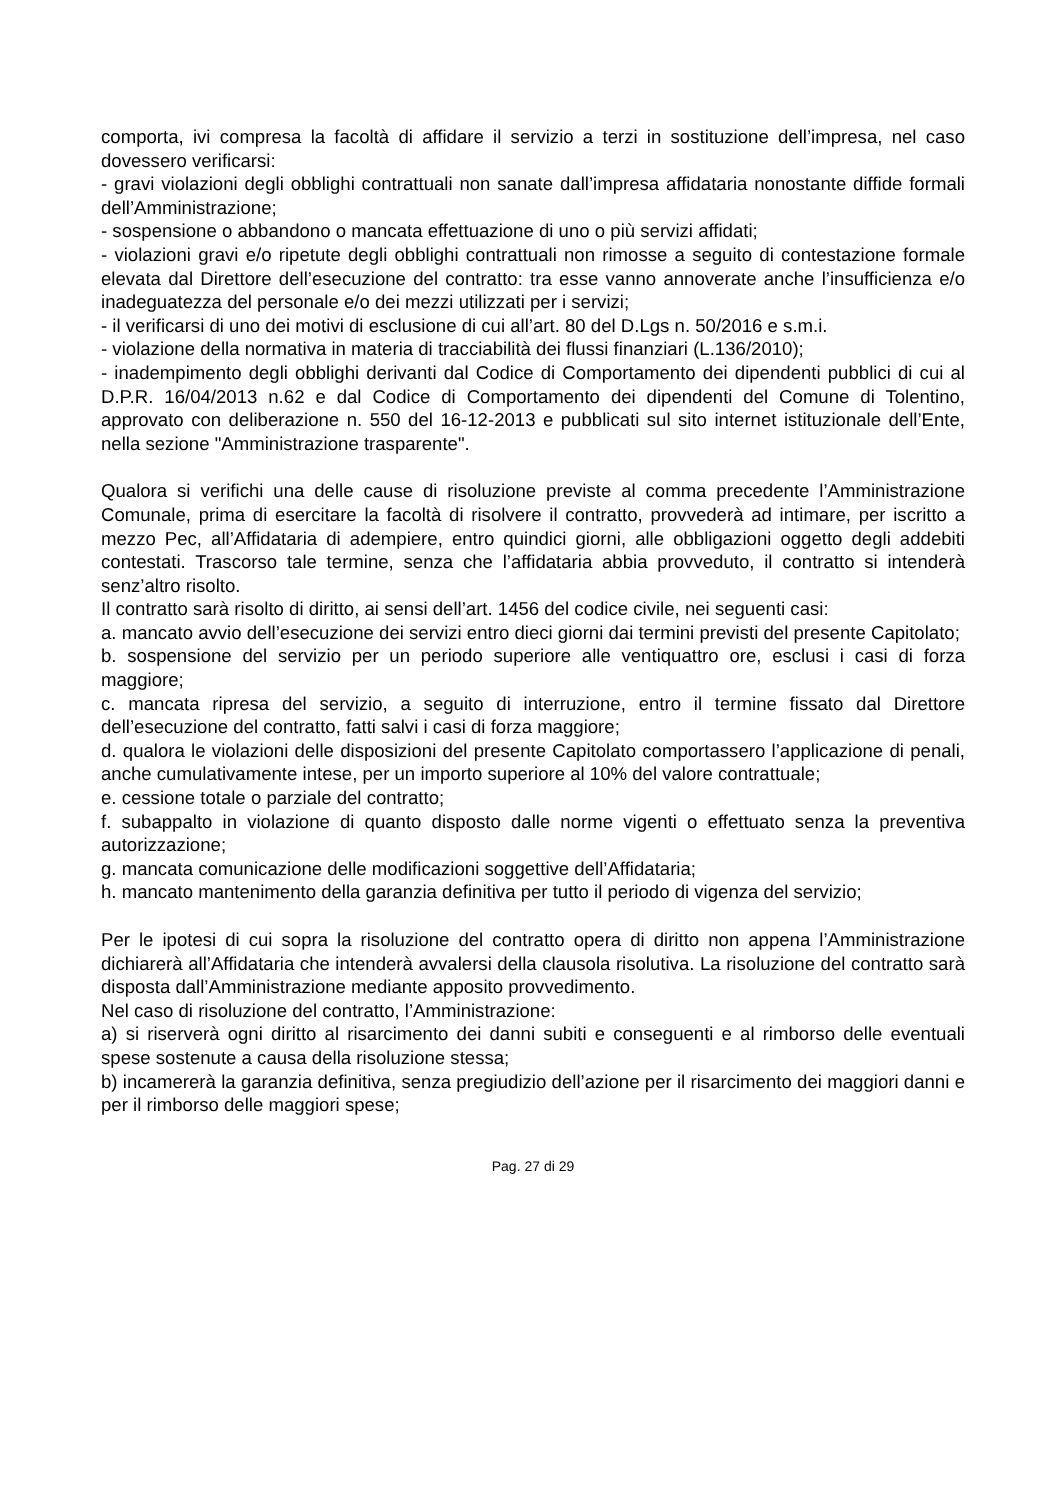comporta, ivi compresa la facoltà di affidare il servizio a terzi in sostituzione dell’impresa, nel caso dovessero verificarsi:
- gravi violazioni degli obblighi contrattuali non sanate dall’impresa affidataria nonostante diffide formali dell’Amministrazione;
- sospensione o abbandono o mancata effettuazione di uno o più servizi affidati;
- violazioni gravi e/o ripetute degli obblighi contrattuali non rimosse a seguito di contestazione formale elevata dal Direttore dell’esecuzione del contratto: tra esse vanno annoverate anche l’insufficienza e/o inadeguatezza del personale e/o dei mezzi utilizzati per i servizi;
- il verificarsi di uno dei motivi di esclusione di cui all’art. 80 del D.Lgs n. 50/2016 e s.m.i.
- violazione della normativa in materia di tracciabilità dei flussi finanziari (L.136/2010);
- inadempimento degli obblighi derivanti dal Codice di Comportamento dei dipendenti pubblici di cui al D.P.R. 16/04/2013 n.62 e dal Codice di Comportamento dei dipendenti del Comune di Tolentino, approvato con deliberazione n. 550 del 16-12-2013 e pubblicati sul sito internet istituzionale dell’Ente, nella sezione "Amministrazione trasparente".
Qualora si verifichi una delle cause di risoluzione previste al comma precedente l’Amministrazione Comunale, prima di esercitare la facoltà di risolvere il contratto, provvederà ad intimare, per iscritto a mezzo Pec, all’Affidataria di adempiere, entro quindici giorni, alle obbligazioni oggetto degli addebiti contestati. Trascorso tale termine, senza che l’affidataria abbia provveduto, il contratto si intenderà senz’altro risolto.
Il contratto sarà risolto di diritto, ai sensi dell’art. 1456 del codice civile, nei seguenti casi:
a. mancato avvio dell’esecuzione dei servizi entro dieci giorni dai termini previsti del presente Capitolato;
b. sospensione del servizio per un periodo superiore alle ventiquattro ore, esclusi i casi di forza maggiore;
c. mancata ripresa del servizio, a seguito di interruzione, entro il termine fissato dal Direttore dell’esecuzione del contratto, fatti salvi i casi di forza maggiore;
d. qualora le violazioni delle disposizioni del presente Capitolato comportassero l’applicazione di penali, anche cumulativamente intese, per un importo superiore al 10% del valore contrattuale;
e. cessione totale o parziale del contratto;
f. subappalto in violazione di quanto disposto dalle norme vigenti o effettuato senza la preventiva autorizzazione;
g. mancata comunicazione delle modificazioni soggettive dell’Affidataria;
h. mancato mantenimento della garanzia definitiva per tutto il periodo di vigenza del servizio;
Per le ipotesi di cui sopra la risoluzione del contratto opera di diritto non appena l’Amministrazione dichiarerà all’Affidataria che intenderà avvalersi della clausola risolutiva. La risoluzione del contratto sarà disposta dall’Amministrazione mediante apposito provvedimento.
Nel caso di risoluzione del contratto, l’Amministrazione:
a) si riserverà ogni diritto al risarcimento dei danni subiti e conseguenti e al rimborso delle eventuali spese sostenute a causa della risoluzione stessa;
b) incamererà la garanzia definitiva, senza pregiudizio dell’azione per il risarcimento dei maggiori danni e per il rimborso delle maggiori spese;
Pag. 27 di 29